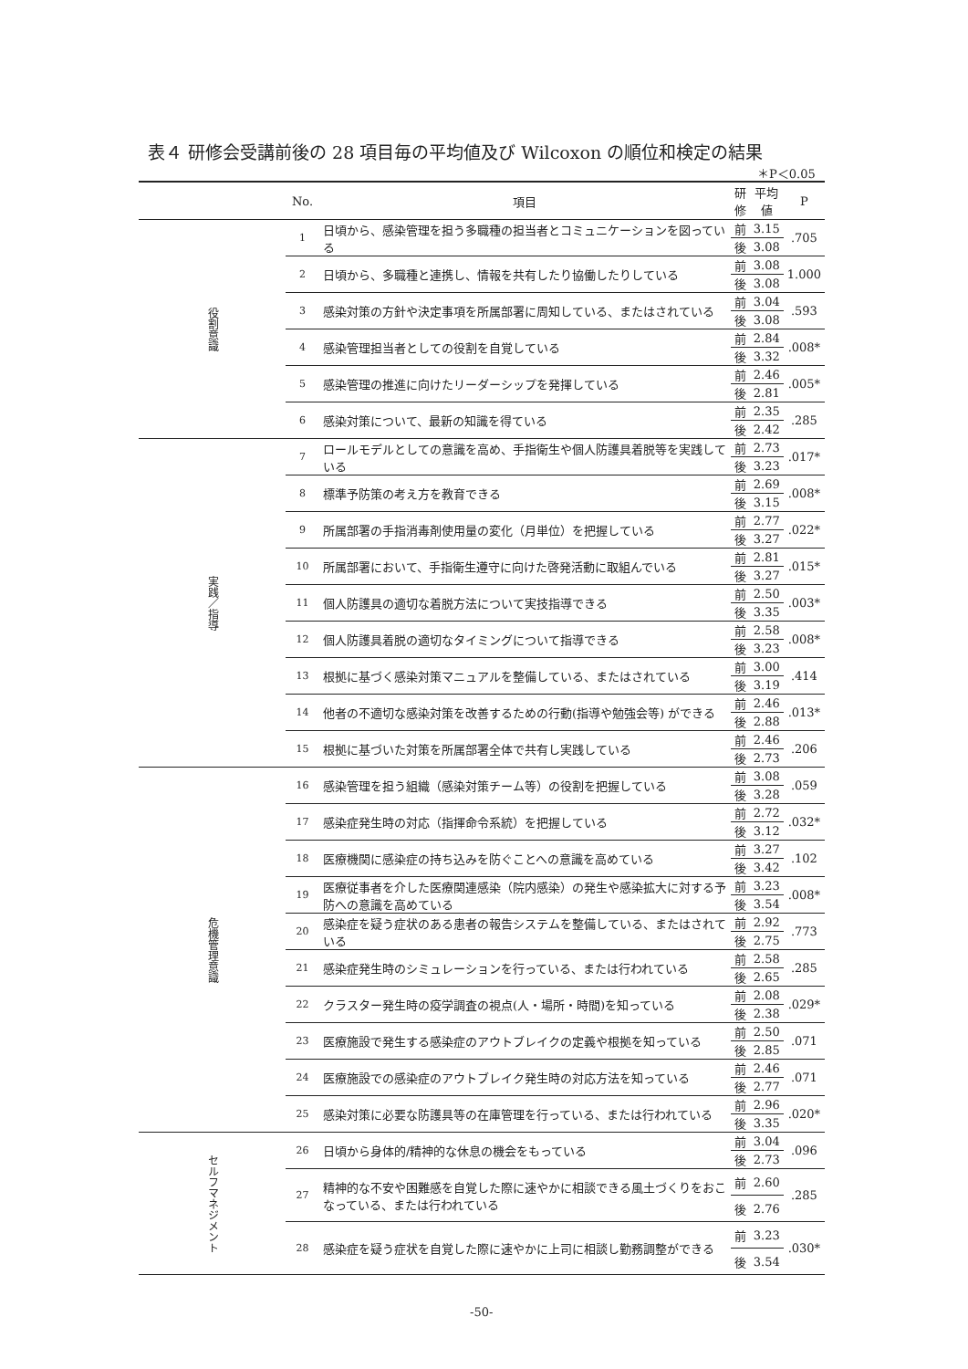表４ 研修会受講前後の 28 項目毎の平均値及び Wilcoxon の順位和検定の結果
＊P＜0.05
| | No. | 項目 | 研修 | 平均値 | P |
| --- | --- | --- | --- | --- | --- |
| 役割意識 | 1 | 日頃から、感染管理を担う多職種の担当者とコミュニケーションを図っている | 前 | 3.15 | .705 |
| | | | 後 | 3.08 | |
| | 2 | 日頃から、多職種と連携し、情報を共有したり協働したりしている | 前 | 3.08 | 1.000 |
| | | | 後 | 3.08 | |
| | 3 | 感染対策の方針や決定事項を所属部署に周知している、またはされている | 前 | 3.04 | .593 |
| | | | 後 | 3.08 | |
| | 4 | 感染管理担当者としての役割を自覚している | 前 | 2.84 | .008* |
| | | | 後 | 3.32 | |
| | 5 | 感染管理の推進に向けたリーダーシップを発揮している | 前 | 2.46 | .005* |
| | | | 後 | 2.81 | |
| | 6 | 感染対策について、最新の知識を得ている | 前 | 2.35 | .285 |
| | | | 後 | 2.42 | |
| 実践／指導 | 7 | ロールモデルとしての意識を高め、手指衛生や個人防護具着脱等を実践している | 前 | 2.73 | .017* |
| | | | 後 | 3.23 | |
| | 8 | 標準予防策の考え方を教育できる | 前 | 2.69 | .008* |
| | | | 後 | 3.15 | |
| | 9 | 所属部署の手指消毒剤使用量の変化（月単位）を把握している | 前 | 2.77 | .022* |
| | | | 後 | 3.27 | |
| | 10 | 所属部署において、手指衛生遵守に向けた啓発活動に取組んでいる | 前 | 2.81 | .015* |
| | | | 後 | 3.27 | |
| | 11 | 個人防護具の適切な着脱方法について実技指導できる | 前 | 2.50 | .003* |
| | | | 後 | 3.35 | |
| | 12 | 個人防護具着脱の適切なタイミングについて指導できる | 前 | 2.58 | .008* |
| | | | 後 | 3.23 | |
| | 13 | 根拠に基づく感染対策マニュアルを整備している、またはされている | 前 | 3.00 | .414 |
| | | | 後 | 3.19 | |
| | 14 | 他者の不適切な感染対策を改善するための行動(指導や勉強会等) ができる | 前 | 2.46 | .013* |
| | | | 後 | 2.88 | |
| | 15 | 根拠に基づいた対策を所属部署全体で共有し実践している | 前 | 2.46 | .206 |
| | | | 後 | 2.73 | |
| 危機管理意識 | 16 | 感染管理を担う組織（感染対策チーム等）の役割を把握している | 前 | 3.08 | .059 |
| | | | 後 | 3.28 | |
| | 17 | 感染症発生時の対応（指揮命令系統）を把握している | 前 | 2.72 | .032* |
| | | | 後 | 3.12 | |
| | 18 | 医療機関に感染症の持ち込みを防ぐことへの意識を高めている | 前 | 3.27 | .102 |
| | | | 後 | 3.42 | |
| | 19 | 医療従事者を介した医療関連感染（院内感染）の発生や感染拡大に対する予防への意識を高めている | 前 | 3.23 | .008* |
| | | | 後 | 3.54 | |
| | 20 | 感染症を疑う症状のある患者の報告システムを整備している、またはされている | 前 | 2.92 | .773 |
| | | | 後 | 2.75 | |
| | 21 | 感染症発生時のシミュレーションを行っている、または行われている | 前 | 2.58 | .285 |
| | | | 後 | 2.65 | |
| | 22 | クラスター発生時の疫学調査の視点(人・場所・時間)を知っている | 前 | 2.08 | .029* |
| | | | 後 | 2.38 | |
| | 23 | 医療施設で発生する感染症のアウトブレイクの定義や根拠を知っている | 前 | 2.50 | .071 |
| | | | 後 | 2.85 | |
| | 24 | 医療施設での感染症のアウトブレイク発生時の対応方法を知っている | 前 | 2.46 | .071 |
| | | | 後 | 2.77 | |
| | 25 | 感染対策に必要な防護具等の在庫管理を行っている、または行われている | 前 | 2.96 | .020* |
| | | | 後 | 3.35 | |
| セルフマネジメント | 26 | 日頃から身体的/精神的な休息の機会をもっている | 前 | 3.04 | .096 |
| | | | 後 | 2.73 | |
| | 27 | 精神的な不安や困難感を自覚した際に速やかに相談できる風土づくりをおこなっている、または行われている | 前 | 2.60 | .285 |
| | | | 後 | 2.76 | |
| | 28 | 感染症を疑う症状を自覚した際に速やかに上司に相談し勤務調整ができる | 前 | 3.23 | .030* |
| | | | 後 | 3.54 | |
-50-